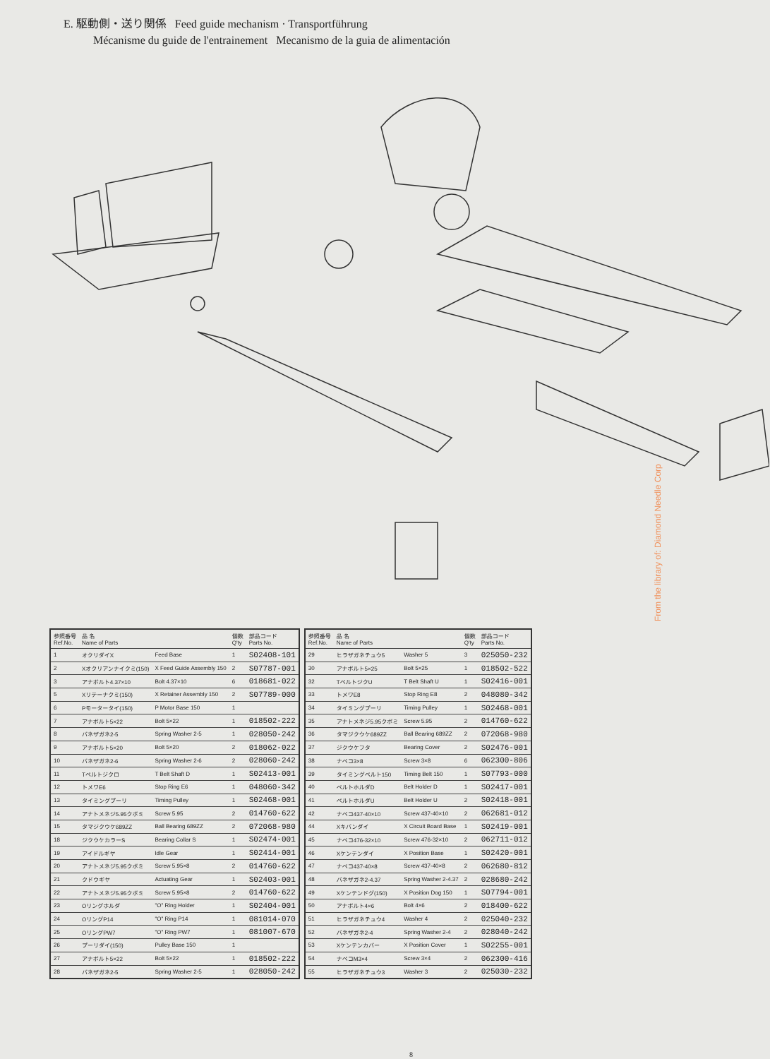E. 駆動側・送り関係 Feed guide mechanism · Transportführung
Mécanisme du guide de l'entrainement Mecanismo de la guia de alimentación
From the library of: Diamond Needle Corp
| 参照番号 Ref.No. | 品 名 Name of Parts | | 個数 Q'ty | 部品コード Parts No. |
| --- | --- | --- | --- | --- |
| 1 | オクリダイX | Feed Base | 1 | S02408-101 |
| 2 | Xオクリアンナイクミ(150) | X Feed Guide Assembly 150 | 2 | S07787-001 |
| 3 | アナボルト4.37×10 | Bolt 4.37×10 | 6 | 018681-022 |
| 5 | Xリテーナクミ(150) | X Retainer Assembly 150 | 2 | S07789-000 |
| 6 | Pモータータイ(150) | P Motor Base 150 | 1 | |
| 7 | アナボルト5×22 | Bolt 5×22 | 1 | 018502-222 |
| 8 | バネザガネ2-5 | Spring Washer 2-5 | 1 | 028050-242 |
| 9 | アナボルト5×20 | Bolt 5×20 | 2 | 018062-022 |
| 10 | バネザガネ2-6 | Spring Washer 2-6 | 2 | 028060-242 |
| 11 | Tベルトジクロ | T Belt Shaft D | 1 | S02413-001 |
| 12 | トメワE6 | Stop Ring E6 | 1 | 048060-342 |
| 13 | タイミングプーリ | Timing Pulley | 1 | S02468-001 |
| 14 | アナトメネジ5.95クボミ | Screw 5.95 | 2 | 014760-622 |
| 15 | タマジクウケ689ZZ | Ball Bearing 689ZZ | 2 | 072068-980 |
| 18 | ジクウケカラーS | Bearing Collar S | 1 | S02474-001 |
| 19 | アイドルギヤ | Idle Gear | 1 | S02414-001 |
| 20 | アナトメネジ5.95クボミ | Screw 5.95×8 | 2 | 014760-622 |
| 21 | クドウギヤ | Actuating Gear | 1 | S02403-001 |
| 22 | アナトメネジ5.95クボミ | Screw 5.95×8 | 2 | 014760-622 |
| 23 | Oリングホルダ | "O" Ring Holder | 1 | S02404-001 |
| 24 | OリングP14 | "O" Ring P14 | 1 | 081014-070 |
| 25 | OリングPW7 | "O" Ring PW7 | 1 | 081007-670 |
| 26 | プーリダイ(150) | Pulley Base 150 | 1 | |
| 27 | アナボルト5×22 | Bolt 5×22 | 1 | 018502-222 |
| 28 | バネザガネ2-5 | Spring Washer 2-5 | 1 | 028050-242 |
| 参照番号 Ref.No. | 品 名 Name of Parts | | 個数 Q'ty | 部品コード Parts No. |
| --- | --- | --- | --- | --- |
| 29 | ヒラザガネチュウ5 | Washer 5 | 3 | 025050-232 |
| 30 | アナボルト5×25 | Bolt 5×25 | 1 | 018502-522 |
| 32 | TベルトジクU | T Belt Shaft U | 1 | S02416-001 |
| 33 | トメワE8 | Stop Ring E8 | 2 | 048080-342 |
| 34 | タイミングプーリ | Timing Pulley | 1 | S02468-001 |
| 35 | アナトメネジ5.95クボミ | Screw 5.95 | 2 | 014760-622 |
| 36 | タマジクウケ689ZZ | Ball Bearing 689ZZ | 2 | 072068-980 |
| 37 | ジクウケフタ | Bearing Cover | 2 | S02476-001 |
| 38 | ナベコ3×8 | Screw 3×8 | 6 | 062300-806 |
| 39 | タイミングベルト150 | Timing Belt 150 | 1 | S07793-000 |
| 40 | ベルトホルダD | Belt Holder D | 1 | S02417-001 |
| 41 | ベルトホルダU | Belt Holder U | 2 | S02418-001 |
| 42 | ナベコ437-40×10 | Screw 437-40×10 | 2 | 062681-012 |
| 44 | Xキバンダイ | X Circuit Board Base | 1 | S02419-001 |
| 45 | ナベコ476-32×10 | Screw 476-32×10 | 2 | 062711-012 |
| 46 | Xケンテンダイ | X Position Base | 1 | S02420-001 |
| 47 | ナベコ437-40×8 | Screw 437-40×8 | 2 | 062680-812 |
| 48 | バネザガネ2-4.37 | Spring Washer 2-4.37 | 2 | 028680-242 |
| 49 | Xケンテンドグ(150) | X Position Dog 150 | 1 | S07794-001 |
| 50 | アナボルト4×6 | Bolt 4×6 | 2 | 018400-622 |
| 51 | ヒラザガネチュウ4 | Washer 4 | 2 | 025040-232 |
| 52 | バネザガネ2-4 | Spring Washer 2-4 | 2 | 028040-242 |
| 53 | Xケンテンカバー | X Position Cover | 1 | S02255-001 |
| 54 | ナベコM3×4 | Screw 3×4 | 2 | 062300-416 |
| 55 | ヒラザガネチュウ3 | Washer 3 | 2 | 025030-232 |
8